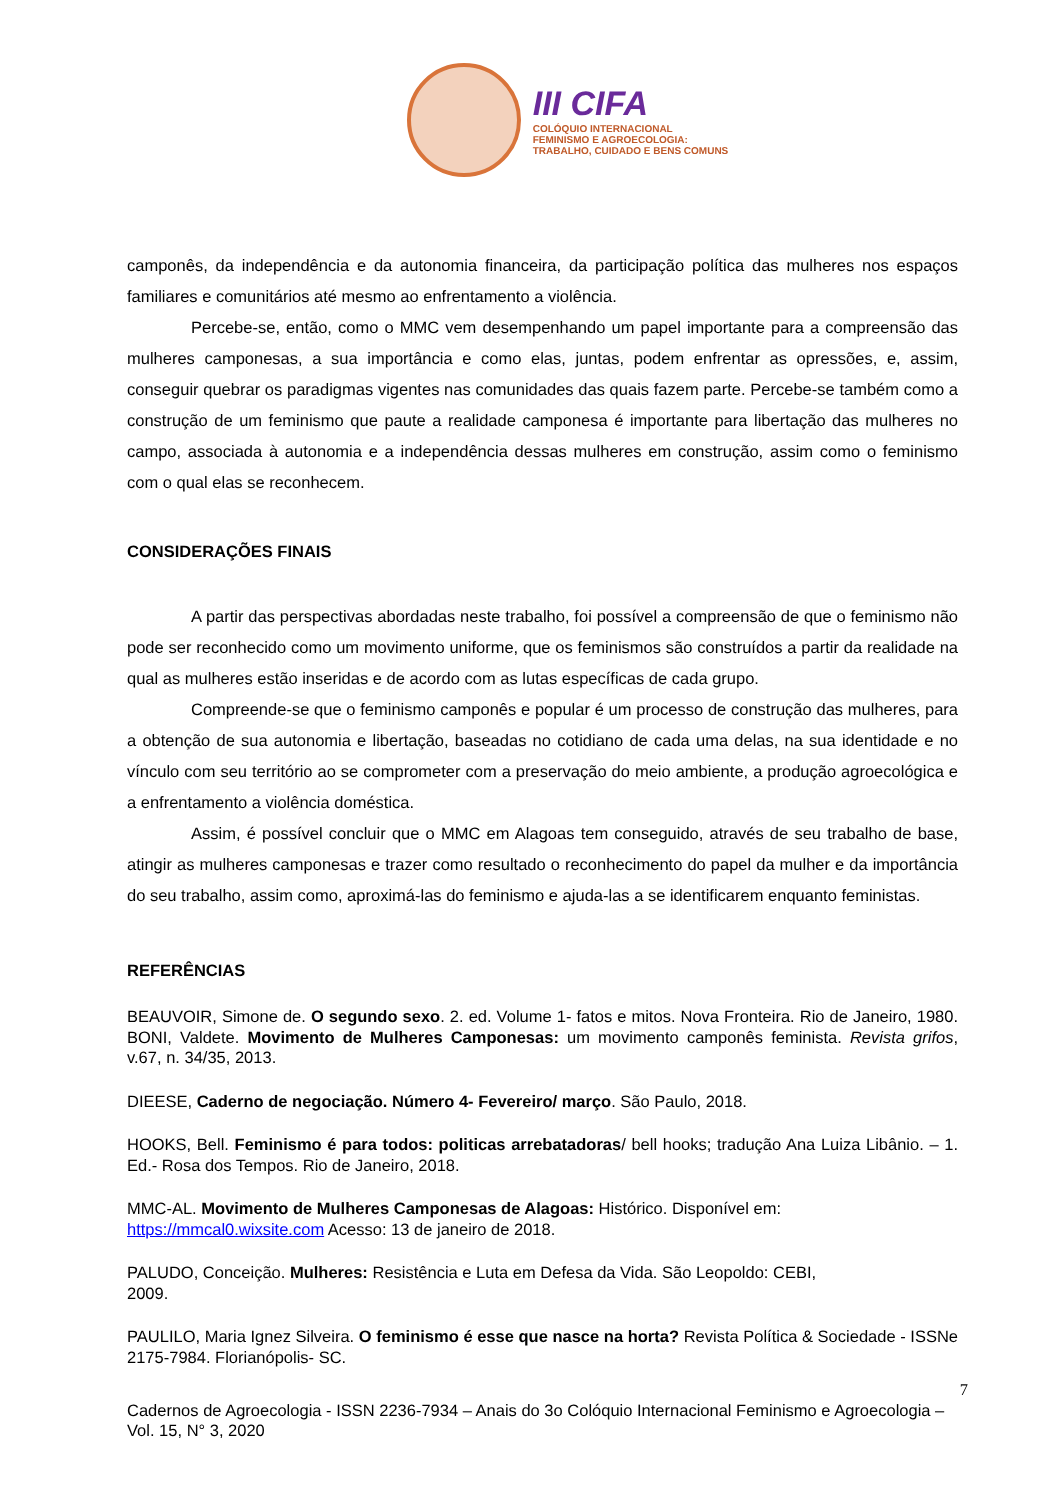III CIFA
COLÓQUIO INTERNACIONAL
FEMINISMO E AGROECOLOGIA:
TRABALHO, CUIDADO E BENS COMUNS
camponês, da independência e da autonomia financeira, da participação política das mulheres nos espaços familiares e comunitários até mesmo ao enfrentamento a violência.
Percebe-se, então, como o MMC vem desempenhando um papel importante para a compreensão das mulheres camponesas, a sua importância e como elas, juntas, podem enfrentar as opressões, e, assim, conseguir quebrar os paradigmas vigentes nas comunidades das quais fazem parte. Percebe-se também como a construção de um feminismo que paute a realidade camponesa é importante para libertação das mulheres no campo, associada à autonomia e a independência dessas mulheres em construção, assim como o feminismo com o qual elas se reconhecem.
CONSIDERAÇÕES FINAIS
A partir das perspectivas abordadas neste trabalho, foi possível a compreensão de que o feminismo não pode ser reconhecido como um movimento uniforme, que os feminismos são construídos a partir da realidade na qual as mulheres estão inseridas e de acordo com as lutas específicas de cada grupo.
Compreende-se que o feminismo camponês e popular é um processo de construção das mulheres, para a obtenção de sua autonomia e libertação, baseadas no cotidiano de cada uma delas, na sua identidade e no vínculo com seu território ao se comprometer com a preservação do meio ambiente, a produção agroecológica e a enfrentamento a violência doméstica.
Assim, é possível concluir que o MMC em Alagoas tem conseguido, através de seu trabalho de base, atingir as mulheres camponesas e trazer como resultado o reconhecimento do papel da mulher e da importância do seu trabalho, assim como, aproximá-las do feminismo e ajuda-las a se identificarem enquanto feministas.
REFERÊNCIAS
BEAUVOIR, Simone de. O segundo sexo. 2. ed. Volume 1- fatos e mitos. Nova Fronteira. Rio de Janeiro, 1980. BONI, Valdete. Movimento de Mulheres Camponesas: um movimento camponês feminista. Revista grifos, v.67, n. 34/35, 2013.
DIEESE, Caderno de negociação. Número 4- Fevereiro/ março. São Paulo, 2018.
HOOKS, Bell. Feminismo é para todos: politicas arrebatadoras/ bell hooks; tradução Ana Luiza Libânio. – 1. Ed.- Rosa dos Tempos. Rio de Janeiro, 2018.
MMC-AL. Movimento de Mulheres Camponesas de Alagoas: Histórico. Disponível em:
https://mmcal0.wixsite.com Acesso: 13 de janeiro de 2018.
PALUDO, Conceição. Mulheres: Resistência e Luta em Defesa da Vida. São Leopoldo: CEBI,
2009.
PAULILO, Maria Ignez Silveira. O feminismo é esse que nasce na horta? Revista Política & Sociedade - ISSNe 2175-7984. Florianópolis- SC.
7
Cadernos de Agroecologia - ISSN 2236-7934 – Anais do 3o Colóquio Internacional Feminismo e Agroecologia – Vol. 15, N° 3, 2020